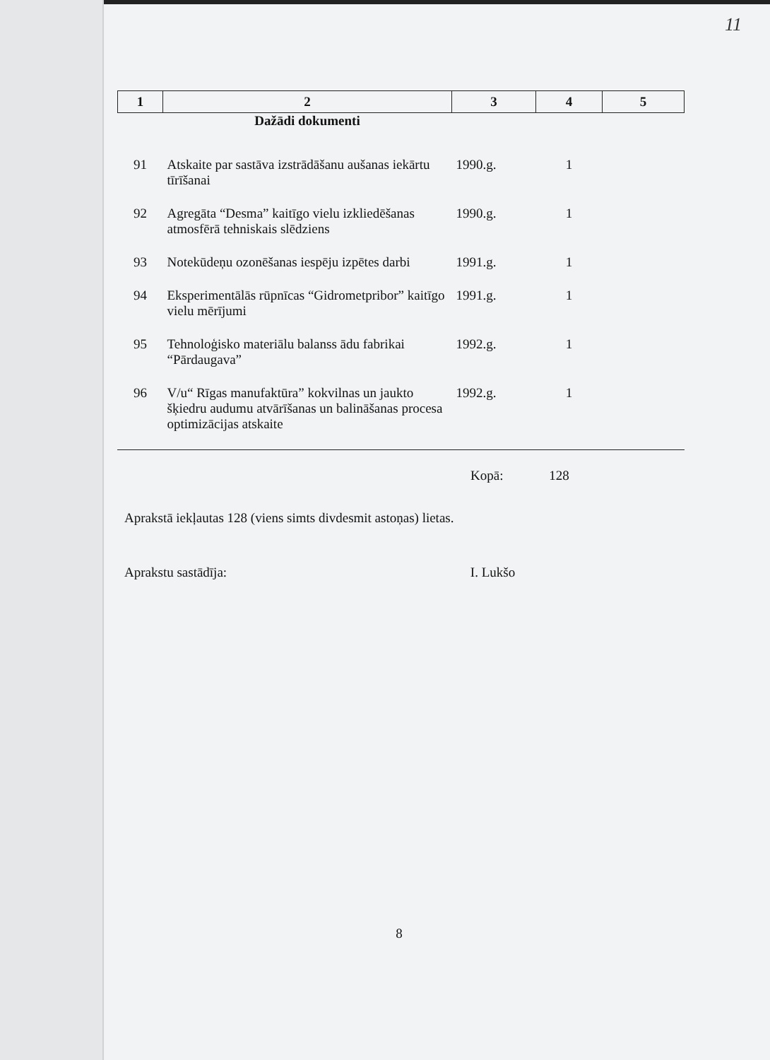11
| 1 | 2 | 3 | 4 | 5 |
| --- | --- | --- | --- | --- |
| | Dažādi dokumenti | | | |
| 91 | Atskaite par sastāva izstrādāšanu aušanas iekārtu tīrīšanai | 1990.g. | 1 | |
| 92 | Agregāta “Desma” kaitīgo vielu izkliedēšanas atmosfērā tehniskais slēdziens | 1990.g. | 1 | |
| 93 | Notekūdeņu ozonēšanas iespēju izpētes darbi | 1991.g. | 1 | |
| 94 | Eksperimentālās rūpnīcas “Gidrometpribor” kaitīgo vielu mērījumi | 1991.g. | 1 | |
| 95 | Tehnoloģisko materiālu balanss ādu fabrikai “Pārdaugava” | 1992.g. | 1 | |
| 96 | V/u“ Rīgas manufaktūra” kokvilnas un jaukto šķiedru audumu atvārīšanas un balināšanas procesa optimizācijas atskaite | 1992.g. | 1 | |
Kopā: 128
Aprakstā iekļautas 128 (viens simts divdesmit astoņas) lietas.
Aprakstu sastādīja: I. Lukšo
8